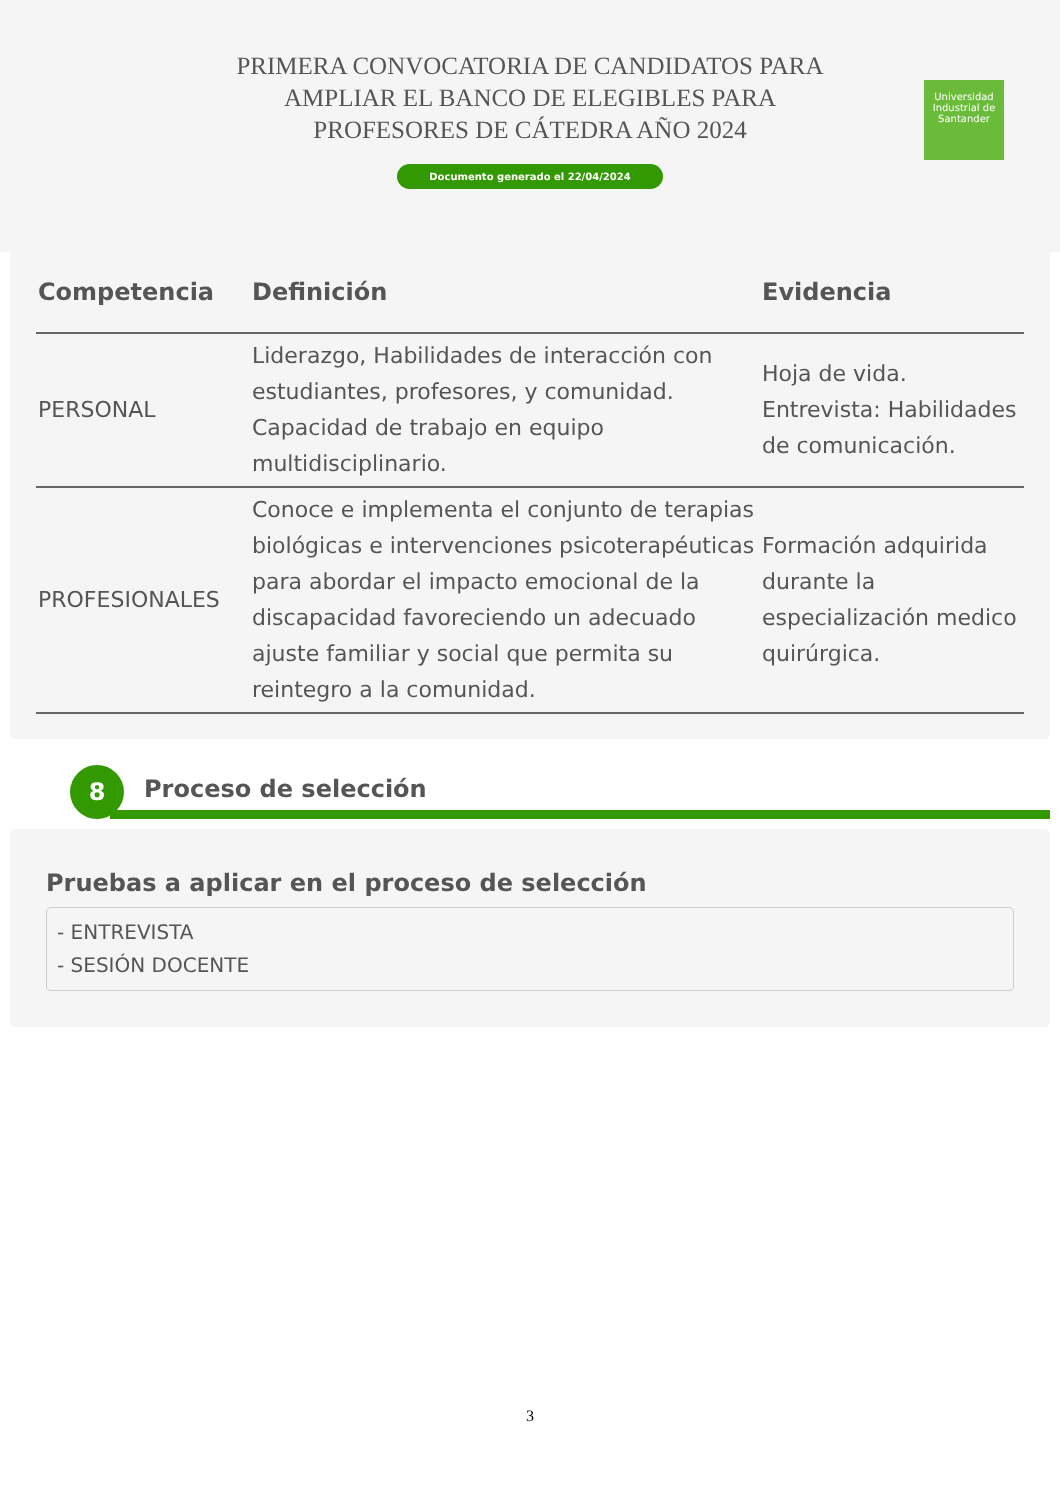PRIMERA CONVOCATORIA DE CANDIDATOS PARA AMPLIAR EL BANCO DE ELEGIBLES PARA PROFESORES DE CÁTEDRA AÑO 2024
Documento generado el 22/04/2024
Universidad Industrial de Santander
| Competencia | Definición | Evidencia |
| --- | --- | --- |
| PERSONAL | Liderazgo, Habilidades de interacción con estudiantes, profesores, y comunidad. Capacidad de trabajo en equipo multidisciplinario. | Hoja de vida. Entrevista: Habilidades de comunicación. |
| PROFESIONALES | Conoce e implementa el conjunto de terapias biológicas e intervenciones psicoterapéuticas para abordar el impacto emocional de la discapacidad favoreciendo un adecuado ajuste familiar y social que permita su reintegro a la comunidad. | Formación adquirida durante la especialización medico quirúrgica. |
8 Proceso de selección
Pruebas a aplicar en el proceso de selección
- ENTREVISTA
- SESIÓN DOCENTE
3